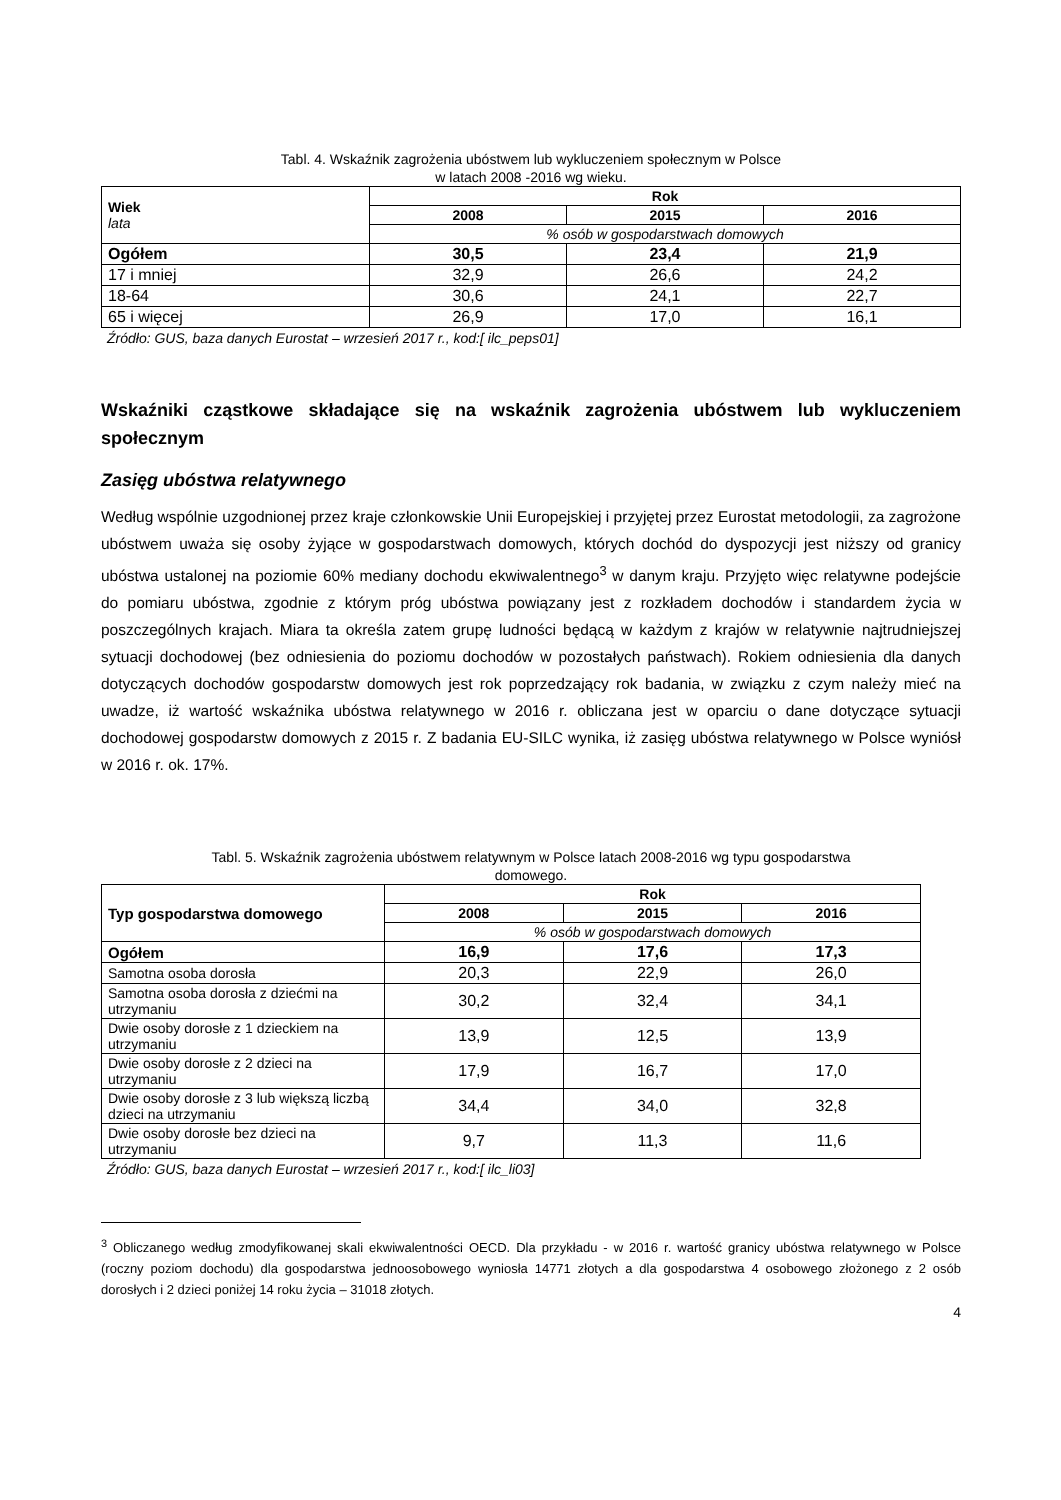Tabl. 4. Wskaźnik zagrożenia ubóstwem lub wykluczeniem społecznym w Polsce
w latach 2008 -2016 wg wieku.
| Wiek lata | Rok | | |
| | 2008 | 2015 | 2016 |
| | % osób w gospodarstwach domowych | | |
| Ogółem | 30,5 | 23,4 | 21,9 |
| 17 i mniej | 32,9 | 26,6 | 24,2 |
| 18-64 | 30,6 | 24,1 | 22,7 |
| 65 i więcej | 26,9 | 17,0 | 16,1 |
Źródło: GUS, baza danych Eurostat – wrzesień 2017 r., kod:[ ilc_peps01]
Wskaźniki cząstkowe składające się na wskaźnik zagrożenia ubóstwem lub wykluczeniem społecznym
Zasięg ubóstwa relatywnego
Według wspólnie uzgodnionej przez kraje członkowskie Unii Europejskiej i przyjętej przez Eurostat metodologii, za zagrożone ubóstwem uważa się osoby żyjące w gospodarstwach domowych, których dochód do dyspozycji jest niższy od granicy ubóstwa ustalonej na poziomie 60% mediany dochodu ekwiwalentnego<sup>3</sup> w danym kraju. Przyjęto więc relatywne podejście do pomiaru ubóstwa, zgodnie z którym próg ubóstwa powiązany jest z rozkładem dochodów i standardem życia w poszczególnych krajach. Miara ta określa zatem grupę ludności będącą w każdym z krajów w relatywnie najtrudniejszej sytuacji dochodowej (bez odniesienia do poziomu dochodów w pozostałych państwach). Rokiem odniesienia dla danych dotyczących dochodów gospodarstw domowych jest rok poprzedzający rok badania, w związku z czym należy mieć na uwadze, iż wartość wskaźnika ubóstwa relatywnego w 2016 r. obliczana jest w oparciu o dane dotyczące sytuacji dochodowej gospodarstw domowych z 2015 r. Z badania EU-SILC wynika, iż zasięg ubóstwa relatywnego w Polsce wyniósł w 2016 r. ok. 17%.
Tabl. 5. Wskaźnik zagrożenia ubóstwem relatywnym w Polsce latach 2008-2016 wg typu gospodarstwa
domowego.
| Typ gospodarstwa domowego | Rok | | |
| | 2008 | 2015 | 2016 |
| | % osób w gospodarstwach domowych | | |
| Ogółem | 16,9 | 17,6 | 17,3 |
| Samotna osoba dorosła | 20,3 | 22,9 | 26,0 |
| Samotna osoba dorosła z dziećmi na utrzymaniu | 30,2 | 32,4 | 34,1 |
| Dwie osoby dorosłe z 1 dzieckiem na utrzymaniu | 13,9 | 12,5 | 13,9 |
| Dwie osoby dorosłe z 2 dzieci na utrzymaniu | 17,9 | 16,7 | 17,0 |
| Dwie osoby dorosłe z 3 lub większą liczbą dzieci na utrzymaniu | 34,4 | 34,0 | 32,8 |
| Dwie osoby dorosłe bez dzieci na utrzymaniu | 9,7 | 11,3 | 11,6 |
Źródło: GUS, baza danych Eurostat – wrzesień 2017 r., kod:[ ilc_li03]
<sup>3</sup> Obliczanego według zmodyfikowanej skali ekwiwalentności OECD. Dla przykładu - w 2016 r. wartość granicy ubóstwa relatywnego w Polsce (roczny poziom dochodu) dla gospodarstwa jednoosobowego wyniosła 14771 złotych a dla gospodarstwa 4 osobowego złożonego z 2 osób dorosłych i 2 dzieci poniżej 14 roku życia – 31018 złotych.
4